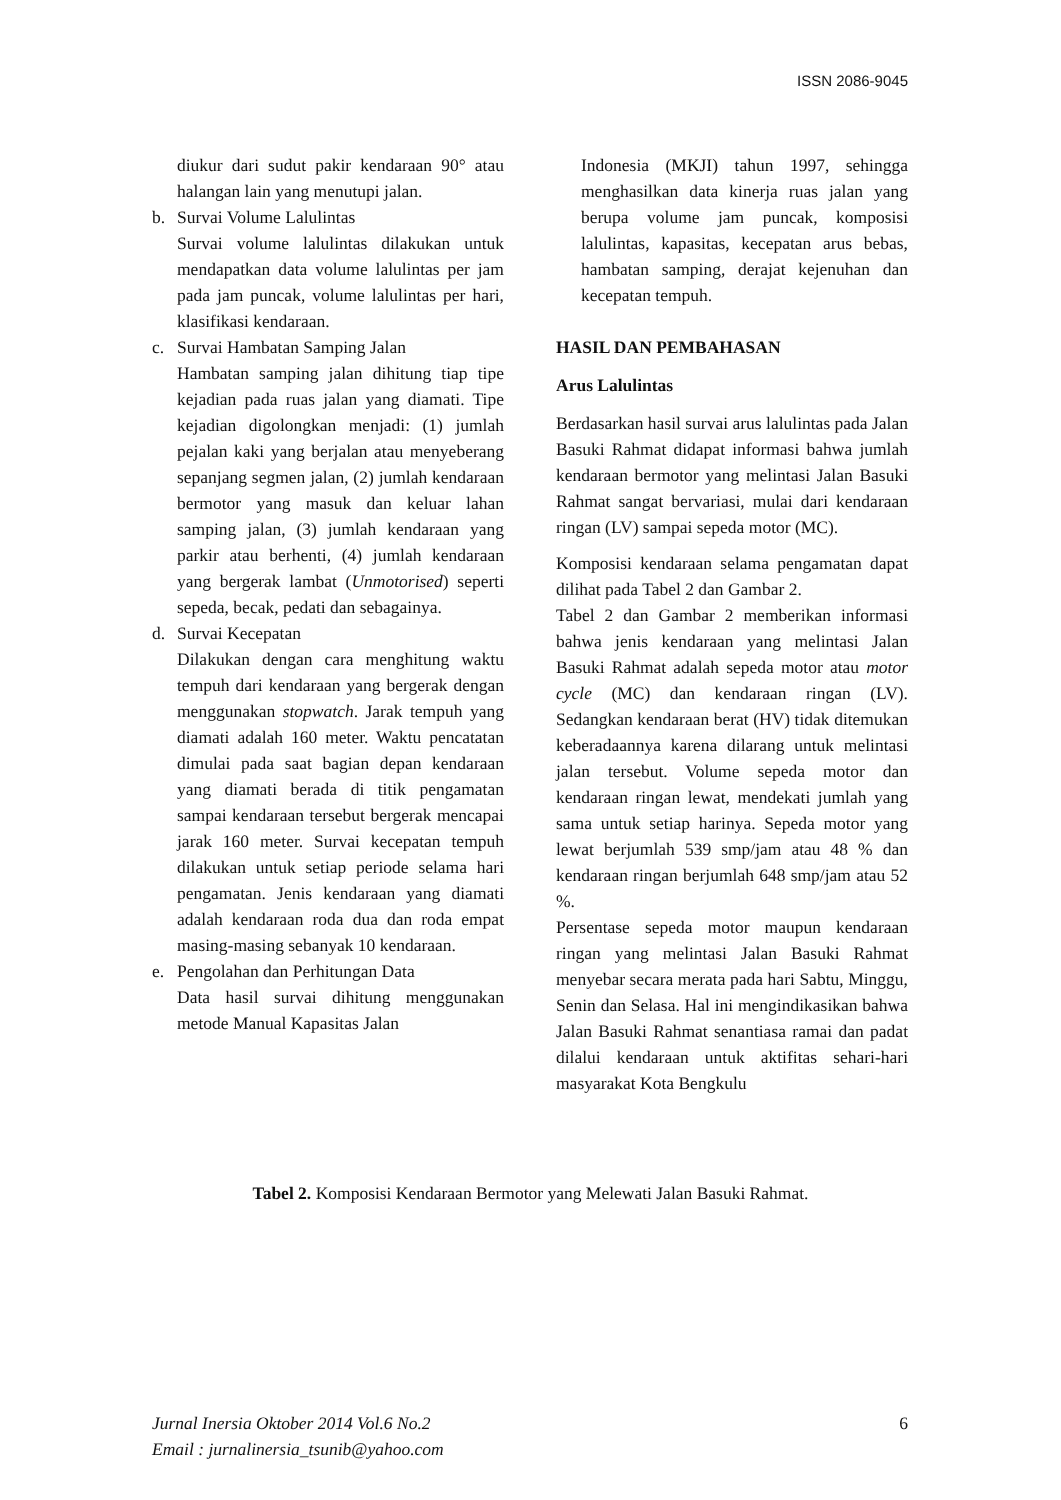ISSN 2086-9045
diukur dari sudut pakir kendaraan 90° atau halangan lain yang menutupi jalan.
b. Survai Volume Lalulintas
Survai volume lalulintas dilakukan untuk mendapatkan data volume lalulintas per jam pada jam puncak, volume lalulintas per hari, klasifikasi kendaraan.
c. Survai Hambatan Samping Jalan
Hambatan samping jalan dihitung tiap tipe kejadian pada ruas jalan yang diamati. Tipe kejadian digolongkan menjadi: (1) jumlah pejalan kaki yang berjalan atau menyeberang sepanjang segmen jalan, (2) jumlah kendaraan bermotor yang masuk dan keluar lahan samping jalan, (3) jumlah kendaraan yang parkir atau berhenti, (4) jumlah kendaraan yang bergerak lambat (Unmotorised) seperti sepeda, becak, pedati dan sebagainya.
d. Survai Kecepatan
Dilakukan dengan cara menghitung waktu tempuh dari kendaraan yang bergerak dengan menggunakan stopwatch. Jarak tempuh yang diamati adalah 160 meter. Waktu pencatatan dimulai pada saat bagian depan kendaraan yang diamati berada di titik pengamatan sampai kendaraan tersebut bergerak mencapai jarak 160 meter. Survai kecepatan tempuh dilakukan untuk setiap periode selama hari pengamatan. Jenis kendaraan yang diamati adalah kendaraan roda dua dan roda empat masing-masing sebanyak 10 kendaraan.
e. Pengolahan dan Perhitungan Data
Data hasil survai dihitung menggunakan metode Manual Kapasitas Jalan
Indonesia (MKJI) tahun 1997, sehingga menghasilkan data kinerja ruas jalan yang berupa volume jam puncak, komposisi lalulintas, kapasitas, kecepatan arus bebas, hambatan samping, derajat kejenuhan dan kecepatan tempuh.
HASIL DAN PEMBAHASAN
Arus Lalulintas
Berdasarkan hasil survai arus lalulintas pada Jalan Basuki Rahmat didapat informasi bahwa jumlah kendaraan bermotor yang melintasi Jalan Basuki Rahmat sangat bervariasi, mulai dari kendaraan ringan (LV) sampai sepeda motor (MC).
Komposisi kendaraan selama pengamatan dapat dilihat pada Tabel 2 dan Gambar 2.
Tabel 2 dan Gambar 2 memberikan informasi bahwa jenis kendaraan yang melintasi Jalan Basuki Rahmat adalah sepeda motor atau motor cycle (MC) dan kendaraan ringan (LV). Sedangkan kendaraan berat (HV) tidak ditemukan keberadaannya karena dilarang untuk melintasi jalan tersebut. Volume sepeda motor dan kendaraan ringan lewat, mendekati jumlah yang sama untuk setiap harinya. Sepeda motor yang lewat berjumlah 539 smp/jam atau 48 % dan kendaraan ringan berjumlah 648 smp/jam atau 52 %.
Persentase sepeda motor maupun kendaraan ringan yang melintasi Jalan Basuki Rahmat menyebar secara merata pada hari Sabtu, Minggu, Senin dan Selasa. Hal ini mengindikasikan bahwa Jalan Basuki Rahmat senantiasa ramai dan padat dilalui kendaraan untuk aktifitas sehari-hari masyarakat Kota Bengkulu
Tabel 2. Komposisi Kendaraan Bermotor yang Melewati Jalan Basuki Rahmat.
Jurnal Inersia Oktober 2014 Vol.6 No.2
Email : jurnalinersia_tsunib@yahoo.com
6